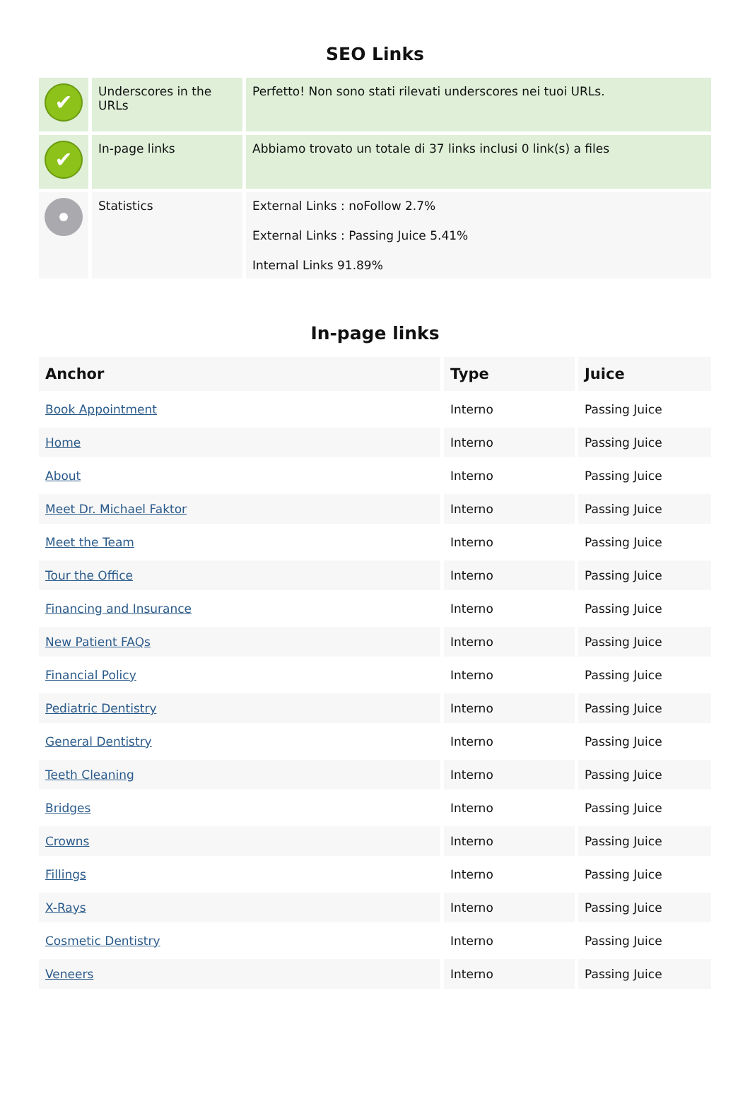SEO Links
| ✔ | Underscores in the URLs | Perfetto! Non sono stati rilevati underscores nei tuoi URLs. |
| ✔ | In-page links | Abbiamo trovato un totale di 37 links inclusi 0 link(s) a files |
| | Statistics | External Links : noFollow 2.7% External Links : Passing Juice 5.41% Internal Links 91.89% |
In-page links
| Anchor | Type | Juice |
| --- | --- | --- |
| Book Appointment | Interno | Passing Juice |
| Home | Interno | Passing Juice |
| About | Interno | Passing Juice |
| Meet Dr. Michael Faktor | Interno | Passing Juice |
| Meet the Team | Interno | Passing Juice |
| Tour the Office | Interno | Passing Juice |
| Financing and Insurance | Interno | Passing Juice |
| New Patient FAQs | Interno | Passing Juice |
| Financial Policy | Interno | Passing Juice |
| Pediatric Dentistry | Interno | Passing Juice |
| General Dentistry | Interno | Passing Juice |
| Teeth Cleaning | Interno | Passing Juice |
| Bridges | Interno | Passing Juice |
| Crowns | Interno | Passing Juice |
| Fillings | Interno | Passing Juice |
| X-Rays | Interno | Passing Juice |
| Cosmetic Dentistry | Interno | Passing Juice |
| Veneers | Interno | Passing Juice |